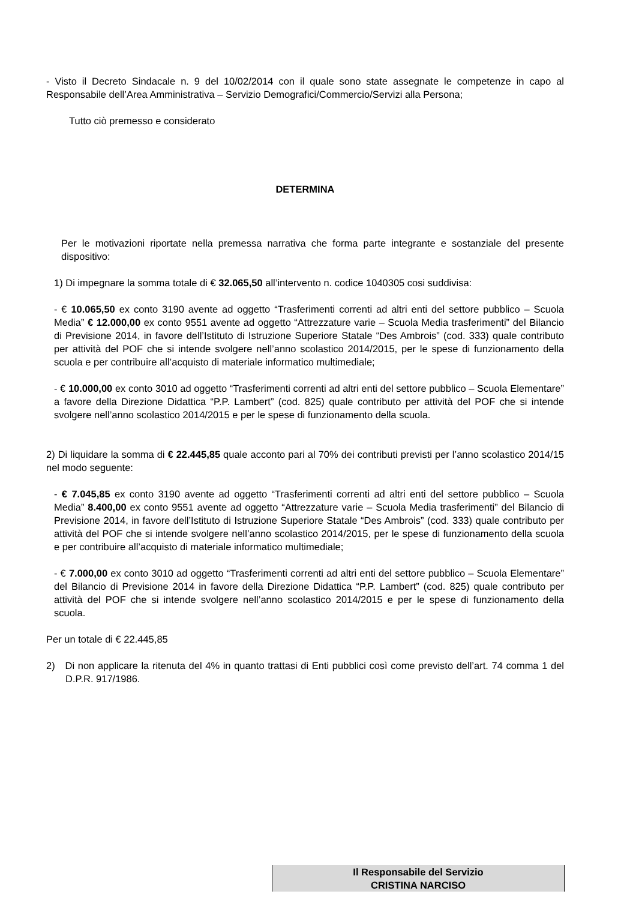- Visto il Decreto Sindacale n. 9 del 10/02/2014 con il quale sono state assegnate le competenze in capo al Responsabile dell’Area Amministrativa – Servizio Demografici/Commercio/Servizi alla Persona;
Tutto ciò premesso e considerato
DETERMINA
Per le motivazioni riportate nella premessa narrativa che forma parte integrante e sostanziale del presente dispositivo:
1) Di impegnare la somma totale di € 32.065,50 all’intervento n. codice 1040305 cosi suddivisa:
- € 10.065,50 ex conto 3190 avente ad oggetto “Trasferimenti correnti ad altri enti del settore pubblico – Scuola Media” € 12.000,00 ex conto 9551 avente ad oggetto “Attrezzature varie – Scuola Media trasferimenti” del Bilancio di Previsione 2014, in favore dell’Istituto di Istruzione Superiore Statale “Des Ambrois” (cod. 333) quale contributo per attività del POF che si intende svolgere nell’anno scolastico 2014/2015, per le spese di funzionamento della scuola e per contribuire all’acquisto di materiale informatico multimediale;
- € 10.000,00 ex conto 3010 ad oggetto “Trasferimenti correnti ad altri enti del settore pubblico – Scuola Elementare” a favore della Direzione Didattica “P.P. Lambert” (cod. 825) quale contributo per attività del POF che si intende svolgere nell’anno scolastico 2014/2015 e per le spese di funzionamento della scuola.
2) Di liquidare la somma di € 22.445,85 quale acconto pari al 70% dei contributi previsti per l’anno scolastico 2014/15 nel modo seguente:
- € 7.045,85 ex conto 3190 avente ad oggetto “Trasferimenti correnti ad altri enti del settore pubblico – Scuola Media” 8.400,00 ex conto 9551 avente ad oggetto “Attrezzature varie – Scuola Media trasferimenti” del Bilancio di Previsione 2014, in favore dell’Istituto di Istruzione Superiore Statale “Des Ambrois” (cod. 333) quale contributo per attività del POF che si intende svolgere nell’anno scolastico 2014/2015, per le spese di funzionamento della scuola e per contribuire all’acquisto di materiale informatico multimediale;
- € 7.000,00 ex conto 3010 ad oggetto “Trasferimenti correnti ad altri enti del settore pubblico – Scuola Elementare” del Bilancio di Previsione 2014 in favore della Direzione Didattica “P.P. Lambert” (cod. 825) quale contributo per attività del POF che si intende svolgere nell’anno scolastico 2014/2015 e per le spese di funzionamento della scuola.
Per un totale di € 22.445,85
2) Di non applicare la ritenuta del 4% in quanto trattasi di Enti pubblici così come previsto dell’art. 74 comma 1 del D.P.R. 917/1986.
Il Responsabile del Servizio
CRISTINA NARCISO